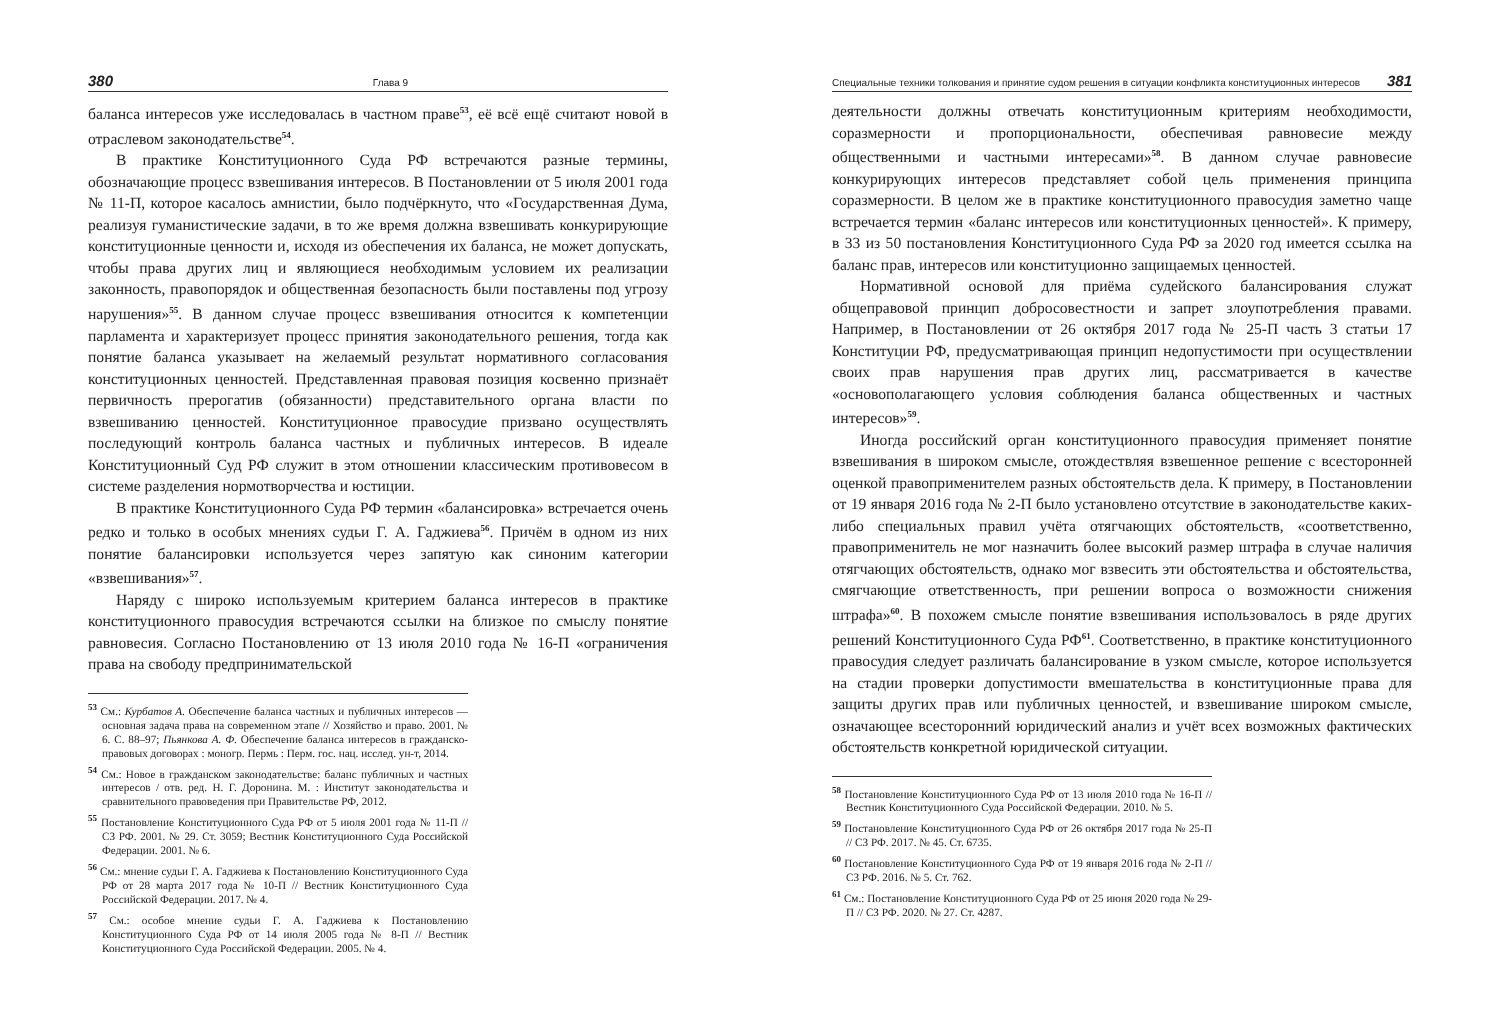380 Глава 9
баланса интересов уже исследовалась в частном праве<sup>53</sup>, её всё ещё считают новой в отраслевом законодательстве<sup>54</sup>.
В практике Конституционного Суда РФ встречаются разные термины, обозначающие процесс взвешивания интересов. В Постановлении от 5 июля 2001 года № 11-П, которое касалось амнистии, было подчёркнуто, что «Государственная Дума, реализуя гуманистические задачи, в то же время должна взвешивать конкурирующие конституционные ценности и, исходя из обеспечения их баланса, не может допускать, чтобы права других лиц и являющиеся необходимым условием их реализации законность, правопорядок и общественная безопасность были поставлены под угрозу нарушения»<sup>55</sup>. В данном случае процесс взвешивания относится к компетенции парламента и характеризует процесс принятия законодательного решения, тогда как понятие баланса указывает на желаемый результат нормативного согласования конституционных ценностей. Представленная правовая позиция косвенно признаёт первичность прерогатив (обязанности) представительного органа власти по взвешиванию ценностей. Конституционное правосудие призвано осуществлять последующий контроль баланса частных и публичных интересов. В идеале Конституционный Суд РФ служит в этом отношении классическим противовесом в системе разделения нормотворчества и юстиции.
В практике Конституционного Суда РФ термин «балансировка» встречается очень редко и только в особых мнениях судьи Г. А. Гаджиева<sup>56</sup>. Причём в одном из них понятие балансировки используется через запятую как синоним категории «взвешивания»<sup>57</sup>.
Наряду с широко используемым критерием баланса интересов в практике конституционного правосудия встречаются ссылки на близкое по смыслу понятие равновесия. Согласно Постановлению от 13 июля 2010 года № 16-П «ограничения права на свободу предпринимательской
<sup>53</sup> См.: Курбатов А. Обеспечение баланса частных и публичных интересов — основная задача права на современном этапе // Хозяйство и право. 2001. № 6. С. 88–97; Пьянкова А. Ф. Обеспечение баланса интересов в гражданско-правовых договорах : моногр. Пермь : Перм. гос. нац. исслед. ун-т, 2014.
<sup>54</sup> См.: Новое в гражданском законодательстве: баланс публичных и частных интересов / отв. ред. Н. Г. Доронина. М. : Институт законодательства и сравнительного правоведения при Правительстве РФ, 2012.
<sup>55</sup> Постановление Конституционного Суда РФ от 5 июля 2001 года № 11-П // СЗ РФ. 2001. № 29. Ст. 3059; Вестник Конституционного Суда Российской Федерации. 2001. № 6.
<sup>56</sup> См.: мнение судьи Г. А. Гаджиева к Постановлению Конституционного Суда РФ от 28 марта 2017 года № 10-П // Вестник Конституционного Суда Российской Федерации. 2017. № 4.
<sup>57</sup> См.: особое мнение судьи Г. А. Гаджиева к Постановлению Конституционного Суда РФ от 14 июля 2005 года № 8-П // Вестник Конституционного Суда Российской Федерации. 2005. № 4.
Специальные техники толкования и принятие судом решения в ситуации конфликта конституционных интересов 381
деятельности должны отвечать конституционным критериям необходимости, соразмерности и пропорциональности, обеспечивая равновесие между общественными и частными интересами»<sup>58</sup>. В данном случае равновесие конкурирующих интересов представляет собой цель применения принципа соразмерности. В целом же в практике конституционного правосудия заметно чаще встречается термин «баланс интересов или конституционных ценностей». К примеру, в 33 из 50 постановления Конституционного Суда РФ за 2020 год имеется ссылка на баланс прав, интересов или конституционно защищаемых ценностей.
Нормативной основой для приёма судейского балансирования служат общеправовой принцип добросовестности и запрет злоупотребления правами. Например, в Постановлении от 26 октября 2017 года № 25-П часть 3 статьи 17 Конституции РФ, предусматривающая принцип недопустимости при осуществлении своих прав нарушения прав других лиц, рассматривается в качестве «основополагающего условия соблюдения баланса общественных и частных интересов»<sup>59</sup>.
Иногда российский орган конституционного правосудия применяет понятие взвешивания в широком смысле, отождествляя взвешенное решение с всесторонней оценкой правоприменителем разных обстоятельств дела. К примеру, в Постановлении от 19 января 2016 года № 2-П было установлено отсутствие в законодательстве каких-либо специальных правил учёта отягчающих обстоятельств, «соответственно, правоприменитель не мог назначить более высокий размер штрафа в случае наличия отягчающих обстоятельств, однако мог взвесить эти обстоятельства и обстоятельства, смягчающие ответственность, при решении вопроса о возможности снижения штрафа»<sup>60</sup>. В похожем смысле понятие взвешивания использовалось в ряде других решений Конституционного Суда РФ<sup>61</sup>. Соответственно, в практике конституционного правосудия следует различать балансирование в узком смысле, которое используется на стадии проверки допустимости вмешательства в конституционные права для защиты других прав или публичных ценностей, и взвешивание широком смысле, означающее всесторонний юридический анализ и учёт всех возможных фактических обстоятельств конкретной юридической ситуации.
<sup>58</sup> Постановление Конституционного Суда РФ от 13 июля 2010 года № 16-П // Вестник Конституционного Суда Российской Федерации. 2010. № 5.
<sup>59</sup> Постановление Конституционного Суда РФ от 26 октября 2017 года № 25-П // СЗ РФ. 2017. № 45. Ст. 6735.
<sup>60</sup> Постановление Конституционного Суда РФ от 19 января 2016 года № 2-П // СЗ РФ. 2016. № 5. Ст. 762.
<sup>61</sup> См.: Постановление Конституционного Суда РФ от 25 июня 2020 года № 29-П // СЗ РФ. 2020. № 27. Ст. 4287.